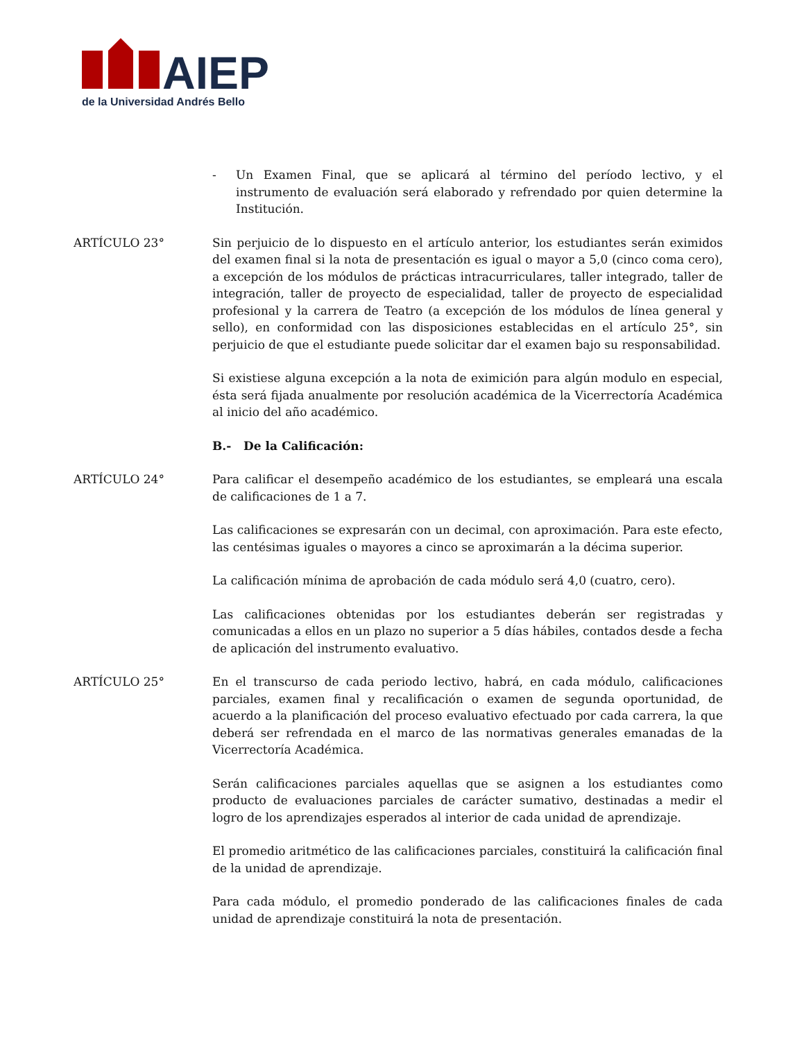AIEP
de la Universidad Andrés Bello
- Un Examen Final, que se aplicará al término del período lectivo, y el instrumento de evaluación será elaborado y refrendado por quien determine la Institución.
ARTÍCULO 23° Sin perjuicio de lo dispuesto en el artículo anterior, los estudiantes serán eximidos del examen final si la nota de presentación es igual o mayor a 5,0 (cinco coma cero), a excepción de los módulos de prácticas intracurriculares, taller integrado, taller de integración, taller de proyecto de especialidad, taller de proyecto de especialidad profesional y la carrera de Teatro (a excepción de los módulos de línea general y sello), en conformidad con las disposiciones establecidas en el artículo 25°, sin perjuicio de que el estudiante puede solicitar dar el examen bajo su responsabilidad.
Si existiese alguna excepción a la nota de eximición para algún modulo en especial, ésta será fijada anualmente por resolución académica de la Vicerrectoría Académica al inicio del año académico.
B.- De la Calificación:
ARTÍCULO 24° Para calificar el desempeño académico de los estudiantes, se empleará una escala de calificaciones de 1 a 7.
Las calificaciones se expresarán con un decimal, con aproximación. Para este efecto, las centésimas iguales o mayores a cinco se aproximarán a la décima superior.
La calificación mínima de aprobación de cada módulo será 4,0 (cuatro, cero).
Las calificaciones obtenidas por los estudiantes deberán ser registradas y comunicadas a ellos en un plazo no superior a 5 días hábiles, contados desde a fecha de aplicación del instrumento evaluativo.
ARTÍCULO 25° En el transcurso de cada periodo lectivo, habrá, en cada módulo, calificaciones parciales, examen final y recalificación o examen de segunda oportunidad, de acuerdo a la planificación del proceso evaluativo efectuado por cada carrera, la que deberá ser refrendada en el marco de las normativas generales emanadas de la Vicerrectoría Académica.
Serán calificaciones parciales aquellas que se asignen a los estudiantes como producto de evaluaciones parciales de carácter sumativo, destinadas a medir el logro de los aprendizajes esperados al interior de cada unidad de aprendizaje.
El promedio aritmético de las calificaciones parciales, constituirá la calificación final de la unidad de aprendizaje.
Para cada módulo, el promedio ponderado de las calificaciones finales de cada unidad de aprendizaje constituirá la nota de presentación.